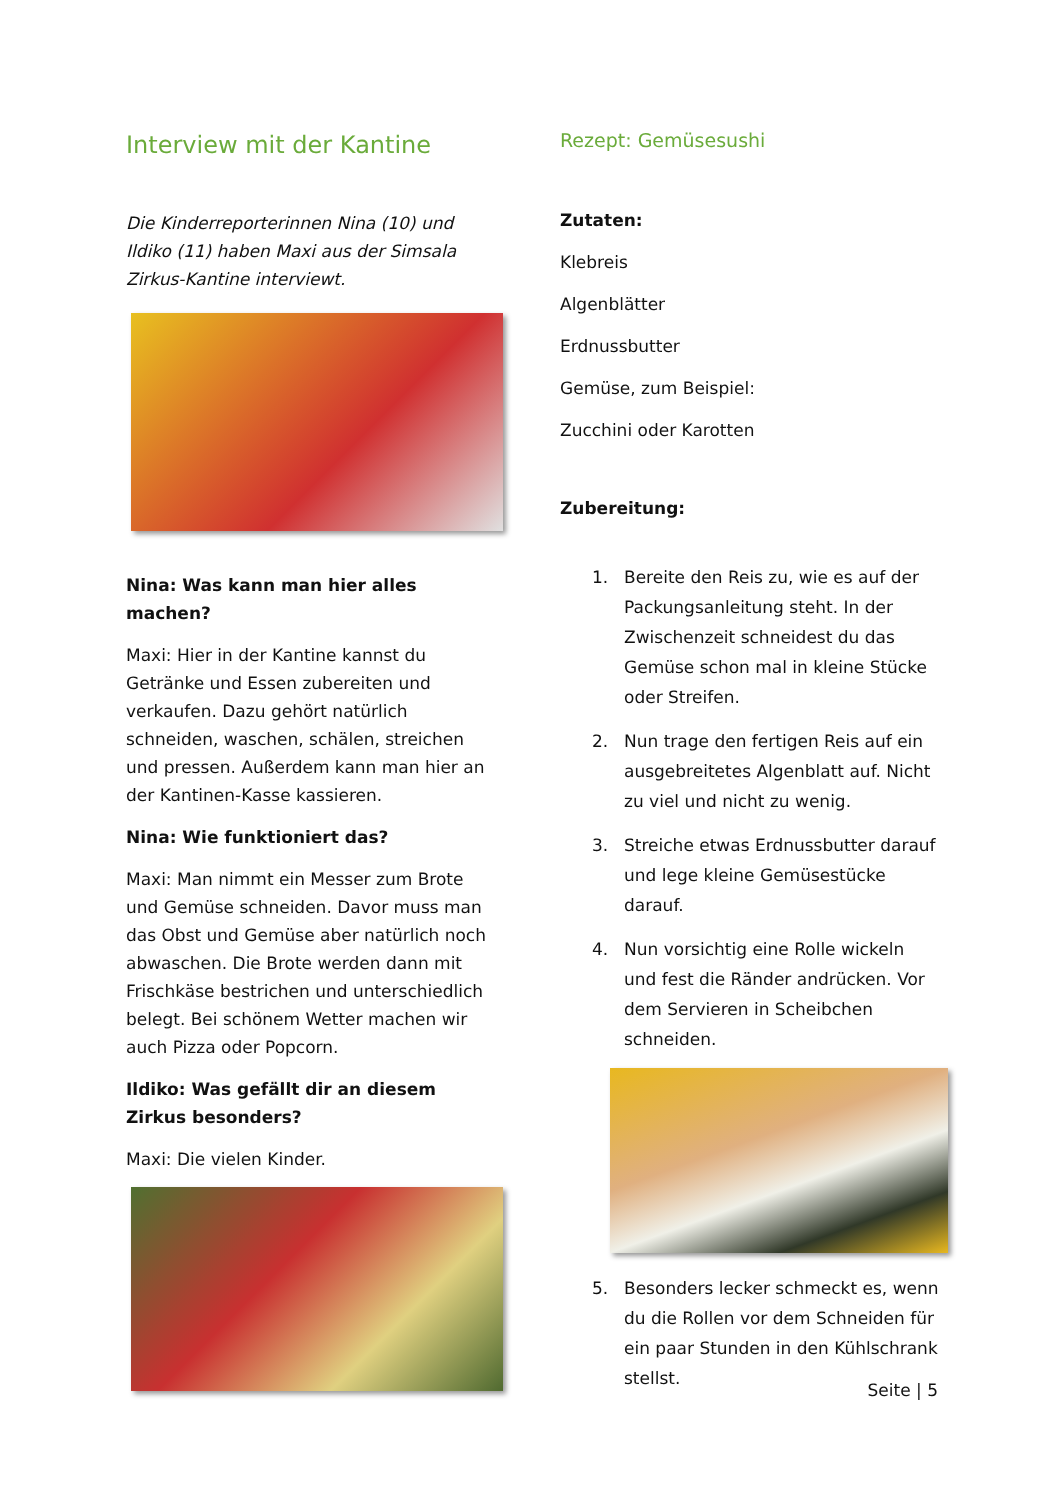Interview mit der Kantine
Die Kinderreporterinnen Nina (10) und Ildiko (11) haben Maxi aus der Simsala Zirkus-Kantine interviewt.
Nina: Was kann man hier alles machen?
Maxi: Hier in der Kantine kannst du Getränke und Essen zubereiten und verkaufen. Dazu gehört natürlich schneiden, waschen, schälen, streichen und pressen. Außerdem kann man hier an der Kantinen-Kasse kassieren.
Nina: Wie funktioniert das?
Maxi: Man nimmt ein Messer zum Brote und Gemüse schneiden. Davor muss man das Obst und Gemüse aber natürlich noch abwaschen. Die Brote werden dann mit Frischkäse bestrichen und unterschiedlich belegt. Bei schönem Wetter machen wir auch Pizza oder Popcorn.
Ildiko: Was gefällt dir an diesem Zirkus besonders?
Maxi: Die vielen Kinder.
Rezept: Gemüsesushi
Zutaten:
Klebreis
Algenblätter
Erdnussbutter
Gemüse, zum Beispiel:
Zucchini oder Karotten
Zubereitung:
1. Bereite den Reis zu, wie es auf der Packungsanleitung steht. In der Zwischenzeit schneidest du das Gemüse schon mal in kleine Stücke oder Streifen.
2. Nun trage den fertigen Reis auf ein ausgebreitetes Algenblatt auf. Nicht zu viel und nicht zu wenig.
3. Streiche etwas Erdnussbutter darauf und lege kleine Gemüsestücke darauf.
4. Nun vorsichtig eine Rolle wickeln und fest die Ränder andrücken. Vor dem Servieren in Scheibchen schneiden.
5. Besonders lecker schmeckt es, wenn du die Rollen vor dem Schneiden für ein paar Stunden in den Kühlschrank stellst.
Seite | 5